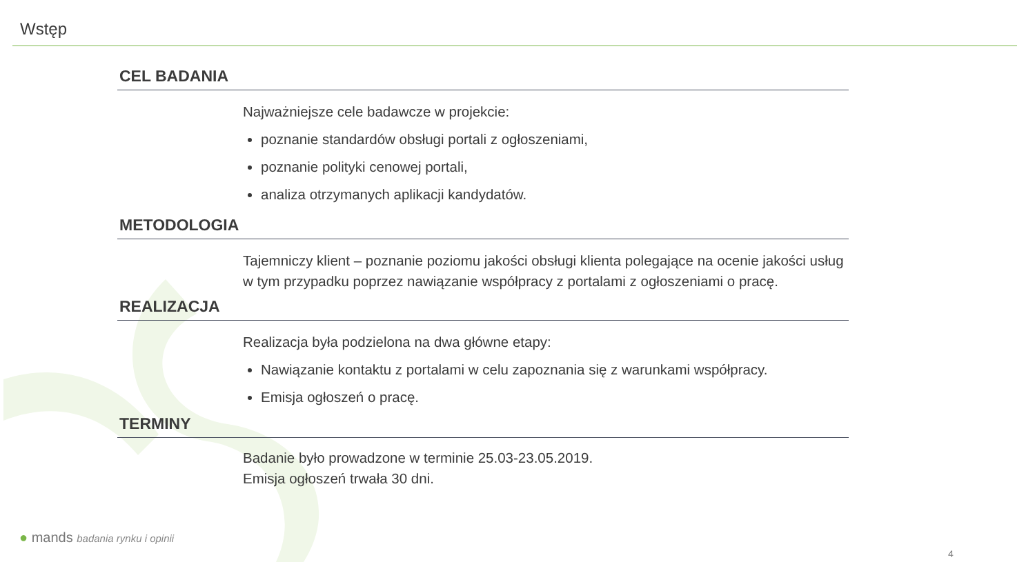Wstęp
CEL BADANIA
Najważniejsze cele badawcze w projekcie:
poznanie standardów obsługi portali z ogłoszeniami,
poznanie polityki cenowej portali,
analiza otrzymanych aplikacji kandydatów.
METODOLOGIA
Tajemniczy klient – poznanie poziomu jakości obsługi klienta polegające na ocenie jakości usług w tym przypadku poprzez nawiązanie współpracy z portalami z ogłoszeniami o pracę.
REALIZACJA
Realizacja była podzielona na dwa główne etapy:
Nawiązanie kontaktu z portalami w celu zapoznania się z warunkami współpracy.
Emisja ogłoszeń o pracę.
TERMINY
Badanie było prowadzone w terminie 25.03-23.05.2019.
Emisja ogłoszeń trwała 30 dni.
● mands badania rynku i opinii
4